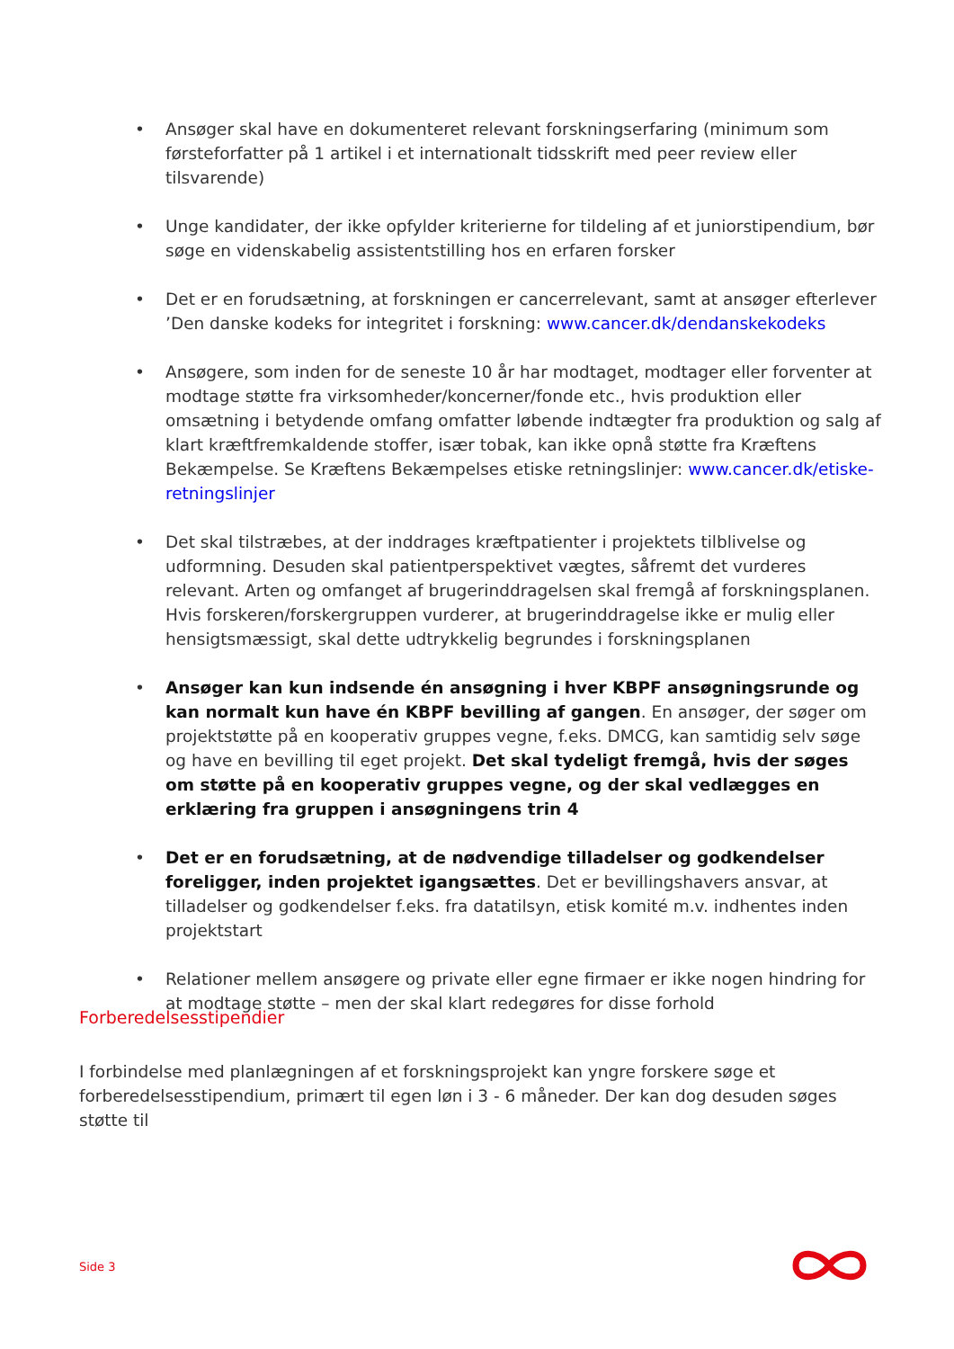• Ansøger skal have en dokumenteret relevant forskningserfaring (minimum som førsteforfatter på 1 artikel i et internationalt tidsskrift med peer review eller tilsvarende)
• Unge kandidater, der ikke opfylder kriterierne for tildeling af et juniorstipendium, bør søge en videnskabelig assistentstilling hos en erfaren forsker
• Det er en forudsætning, at forskningen er cancerrelevant, samt at ansøger efterlever ’Den danske kodeks for integritet i forskning: www.cancer.dk/dendanskekodeks
• Ansøgere, som inden for de seneste 10 år har modtaget, modtager eller forventer at modtage støtte fra virksomheder/koncerner/fonde etc., hvis produktion eller omsætning i betydende omfang omfatter løbende indtægter fra produktion og salg af klart kræftfremkaldende stoffer, især tobak, kan ikke opnå støtte fra Kræftens Bekæmpelse. Se Kræftens Bekæmpelses etiske retningslinjer: www.cancer.dk/etiske-retningslinjer
• Det skal tilstræbes, at der inddrages kræftpatienter i projektets tilblivelse og udformning. Desuden skal patientperspektivet vægtes, såfremt det vurderes relevant. Arten og omfanget af brugerinddragelsen skal fremgå af forskningsplanen. Hvis forskeren/forskergruppen vurderer, at brugerinddragelse ikke er mulig eller hensigtsmæssigt, skal dette udtrykkelig begrundes i forskningsplanen
• Ansøger kan kun indsende én ansøgning i hver KBPF ansøgningsrunde og kan normalt kun have én KBPF bevilling af gangen. En ansøger, der søger om projektstøtte på en kooperativ gruppes vegne, f.eks. DMCG, kan samtidig selv søge og have en bevilling til eget projekt. Det skal tydeligt fremgå, hvis der søges om støtte på en kooperativ gruppes vegne, og der skal vedlægges en erklæring fra gruppen i ansøgningens trin 4
• Det er en forudsætning, at de nødvendige tilladelser og godkendelser foreligger, inden projektet igangsættes. Det er bevillingshavers ansvar, at tilladelser og godkendelser f.eks. fra datatilsyn, etisk komité m.v. indhentes inden projektstart
• Relationer mellem ansøgere og private eller egne firmaer er ikke nogen hindring for at modtage støtte – men der skal klart redegøres for disse forhold
Forberedelsesstipendier
I forbindelse med planlægningen af et forskningsprojekt kan yngre forskere søge et forberedelsesstipendium, primært til egen løn i 3 - 6 måneder. Der kan dog desuden søges støtte til
Side 3